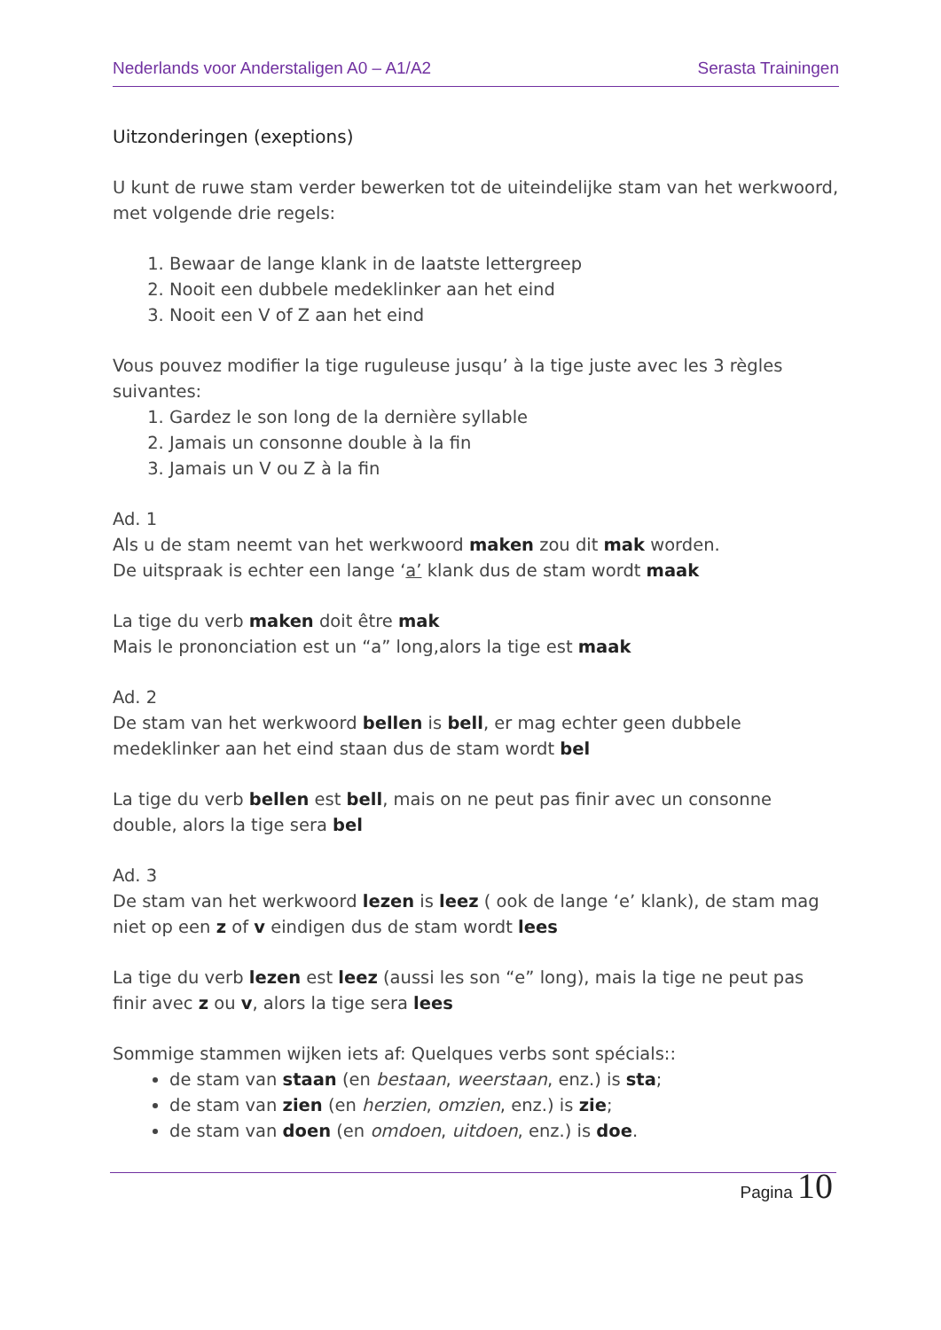Nederlands voor Anderstaligen A0 – A1/A2
Serasta Trainingen
Uitzonderingen (exeptions)
U kunt de ruwe stam verder bewerken tot de uiteindelijke stam van het werkwoord, met volgende drie regels:
1. Bewaar de lange klank in de laatste lettergreep
2. Nooit een dubbele medeklinker aan het eind
3. Nooit een V of Z aan het eind
Vous pouvez modifier la tige ruguleuse jusqu’ à la tige juste avec les 3 règles suivantes:
1. Gardez le son long de la dernière syllable
2. Jamais un consonne double à la fin
3. Jamais un V ou Z à la fin
Ad. 1
Als u de stam neemt van het werkwoord maken zou dit mak worden.
De uitspraak is echter een lange ‘a’ klank dus de stam wordt maak
La tige du verb maken doit être mak
Mais le prononciation est un “a” long,alors la tige est maak
Ad. 2
De stam van het werkwoord bellen is bell, er mag echter geen dubbele medeklinker aan het eind staan dus de stam wordt bel
La tige du verb bellen est bell, mais on ne peut pas finir avec un consonne double, alors la tige sera bel
Ad. 3
De stam van het werkwoord lezen is leez ( ook de lange ‘e’ klank), de stam mag niet op een z of v eindigen dus de stam wordt lees
La tige du verb lezen est leez (aussi les son “e” long), mais la tige ne peut pas finir avec z ou v, alors la tige sera lees
Sommige stammen wijken iets af: Quelques verbs sont spécials::
de stam van staan (en bestaan, weerstaan, enz.) is sta;
de stam van zien (en herzien, omzien, enz.) is zie;
de stam van doen (en omdoen, uitdoen, enz.) is doe.
Pagina 10